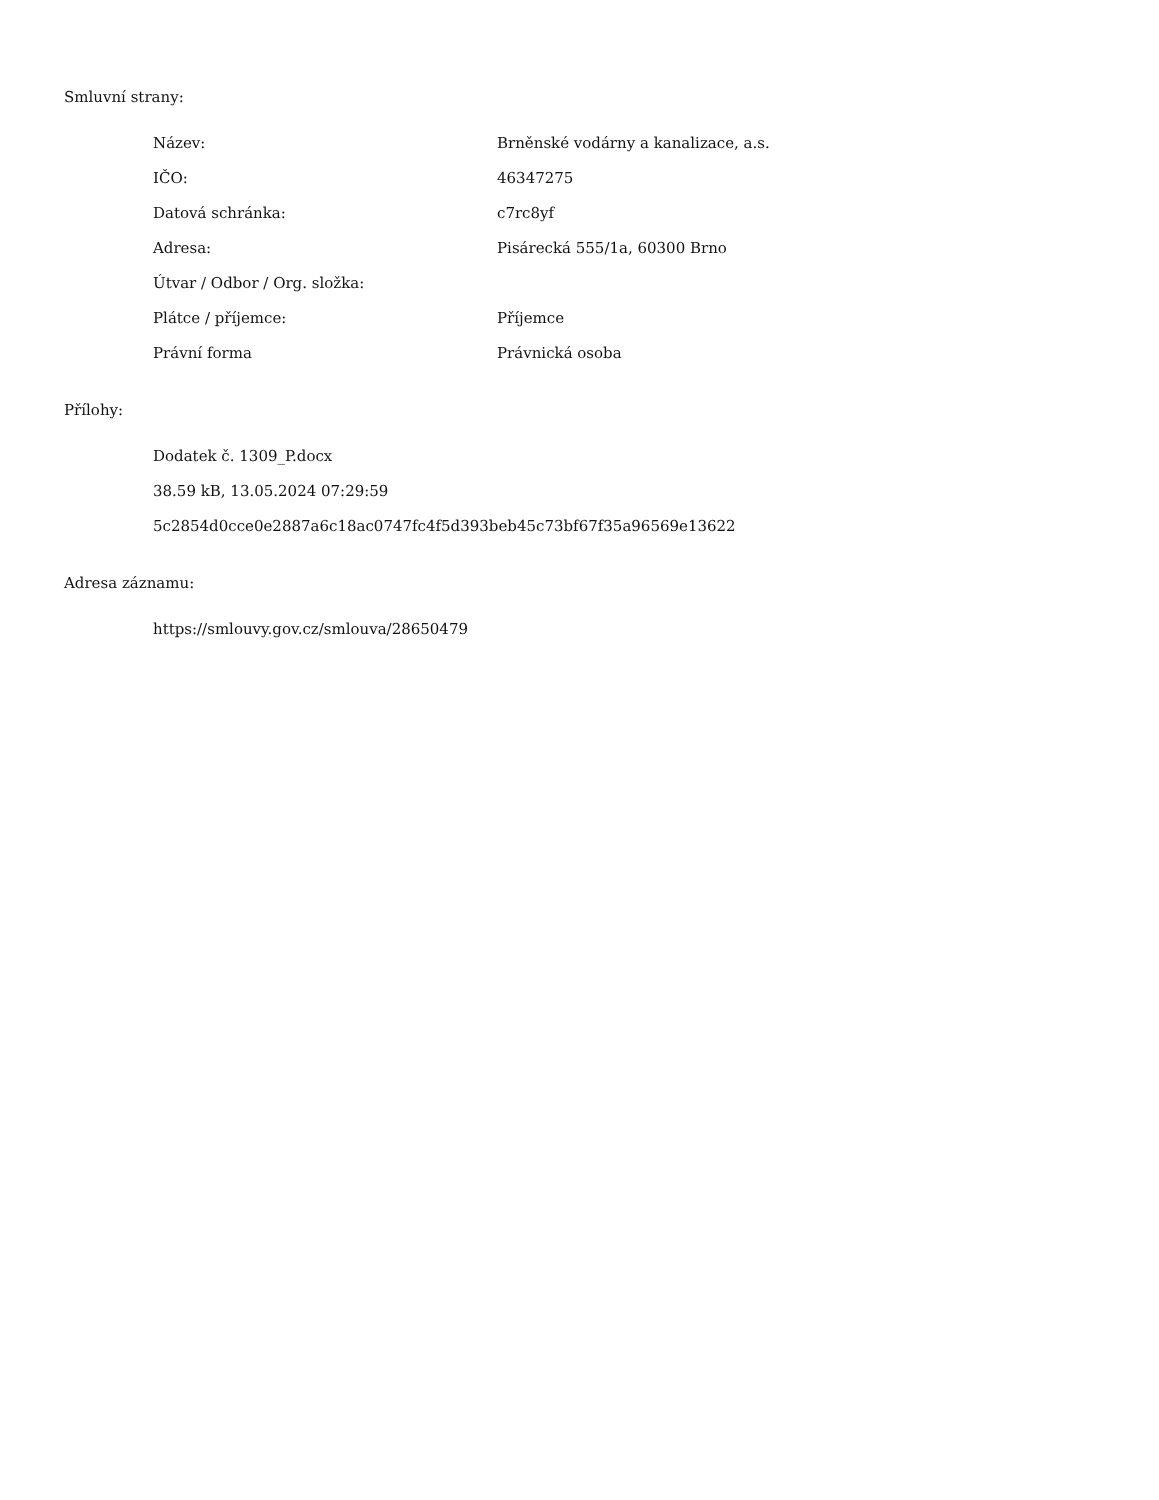Smluvní strany:
| Název: | Brněnské vodárny a kanalizace, a.s. |
| IČO: | 46347275 |
| Datová schránka: | c7rc8yf |
| Adresa: | Pisárecká 555/1a, 60300 Brno |
| Útvar / Odbor / Org. složka: | |
| Plátce / příjemce: | Příjemce |
| Právní forma | Právnická osoba |
Přílohy:
Dodatek č. 1309_P.docx
38.59 kB, 13.05.2024 07:29:59
5c2854d0cce0e2887a6c18ac0747fc4f5d393beb45c73bf67f35a96569e13622
Adresa záznamu:
https://smlouvy.gov.cz/smlouva/28650479